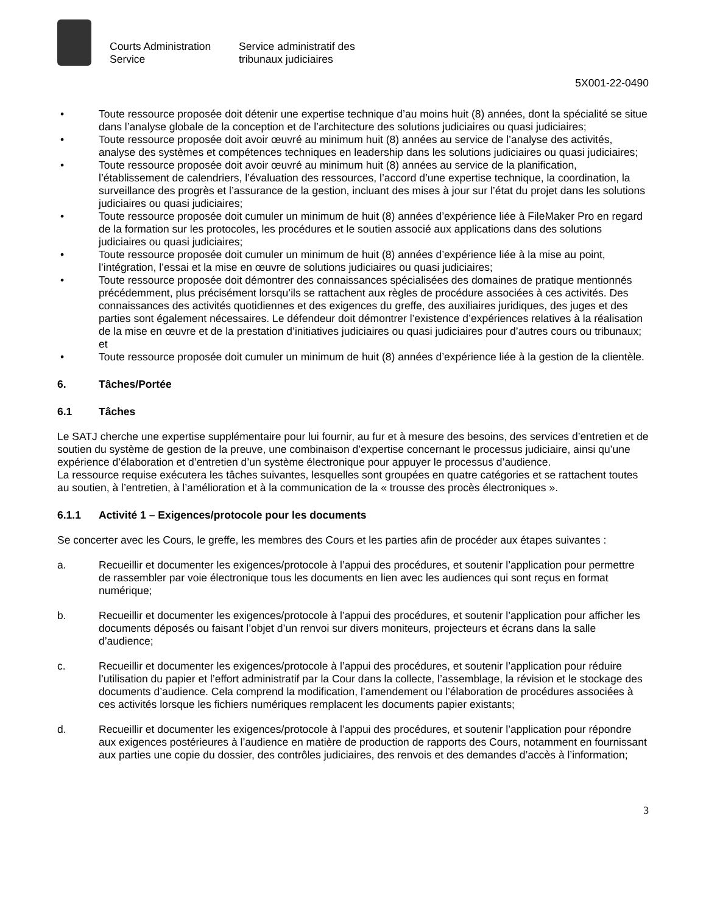Courts Administration Service
Service administratif des tribunaux judiciaires
5X001-22-0490
• Toute ressource proposée doit détenir une expertise technique d’au moins huit (8) années, dont la spécialité se situe dans l’analyse globale de la conception et de l’architecture des solutions judiciaires ou quasi judiciaires;
• Toute ressource proposée doit avoir œuvré au minimum huit (8) années au service de l’analyse des activités, analyse des systèmes et compétences techniques en leadership dans les solutions judiciaires ou quasi judiciaires;
• Toute ressource proposée doit avoir œuvré au minimum huit (8) années au service de la planification, l’établissement de calendriers, l’évaluation des ressources, l’accord d’une expertise technique, la coordination, la surveillance des progrès et l’assurance de la gestion, incluant des mises à jour sur l’état du projet dans les solutions judiciaires ou quasi judiciaires;
• Toute ressource proposée doit cumuler un minimum de huit (8) années d’expérience liée à FileMaker Pro en regard de la formation sur les protocoles, les procédures et le soutien associé aux applications dans des solutions judiciaires ou quasi judiciaires;
• Toute ressource proposée doit cumuler un minimum de huit (8) années d’expérience liée à la mise au point, l’intégration, l’essai et la mise en œuvre de solutions judiciaires ou quasi judiciaires;
• Toute ressource proposée doit démontrer des connaissances spécialisées des domaines de pratique mentionnés précédemment, plus précisément lorsqu’ils se rattachent aux règles de procédure associées à ces activités. Des connaissances des activités quotidiennes et des exigences du greffe, des auxiliaires juridiques, des juges et des parties sont également nécessaires. Le défendeur doit démontrer l’existence d’expériences relatives à la réalisation de la mise en œuvre et de la prestation d’initiatives judiciaires ou quasi judiciaires pour d’autres cours ou tribunaux; et
• Toute ressource proposée doit cumuler un minimum de huit (8) années d’expérience liée à la gestion de la clientèle.
6. Tâches/Portée
6.1 Tâches
Le SATJ cherche une expertise supplémentaire pour lui fournir, au fur et à mesure des besoins, des services d’entretien et de soutien du système de gestion de la preuve, une combinaison d’expertise concernant le processus judiciaire, ainsi qu’une expérience d’élaboration et d’entretien d’un système électronique pour appuyer le processus d’audience.
La ressource requise exécutera les tâches suivantes, lesquelles sont groupées en quatre catégories et se rattachent toutes au soutien, à l’entretien, à l’amélioration et à la communication de la « trousse des procès électroniques ».
6.1.1 Activité 1 – Exigences/protocole pour les documents
Se concerter avec les Cours, le greffe, les membres des Cours et les parties afin de procéder aux étapes suivantes :
a. Recueillir et documenter les exigences/protocole à l’appui des procédures, et soutenir l’application pour permettre de rassembler par voie électronique tous les documents en lien avec les audiences qui sont reçus en format numérique;
b. Recueillir et documenter les exigences/protocole à l’appui des procédures, et soutenir l’application pour afficher les documents déposés ou faisant l’objet d’un renvoi sur divers moniteurs, projecteurs et écrans dans la salle d’audience;
c. Recueillir et documenter les exigences/protocole à l’appui des procédures, et soutenir l’application pour réduire l’utilisation du papier et l’effort administratif par la Cour dans la collecte, l’assemblage, la révision et le stockage des documents d’audience. Cela comprend la modification, l’amendement ou l’élaboration de procédures associées à ces activités lorsque les fichiers numériques remplacent les documents papier existants;
d. Recueillir et documenter les exigences/protocole à l’appui des procédures, et soutenir l’application pour répondre aux exigences postérieures à l’audience en matière de production de rapports des Cours, notamment en fournissant aux parties une copie du dossier, des contrôles judiciaires, des renvois et des demandes d’accès à l’information;
3